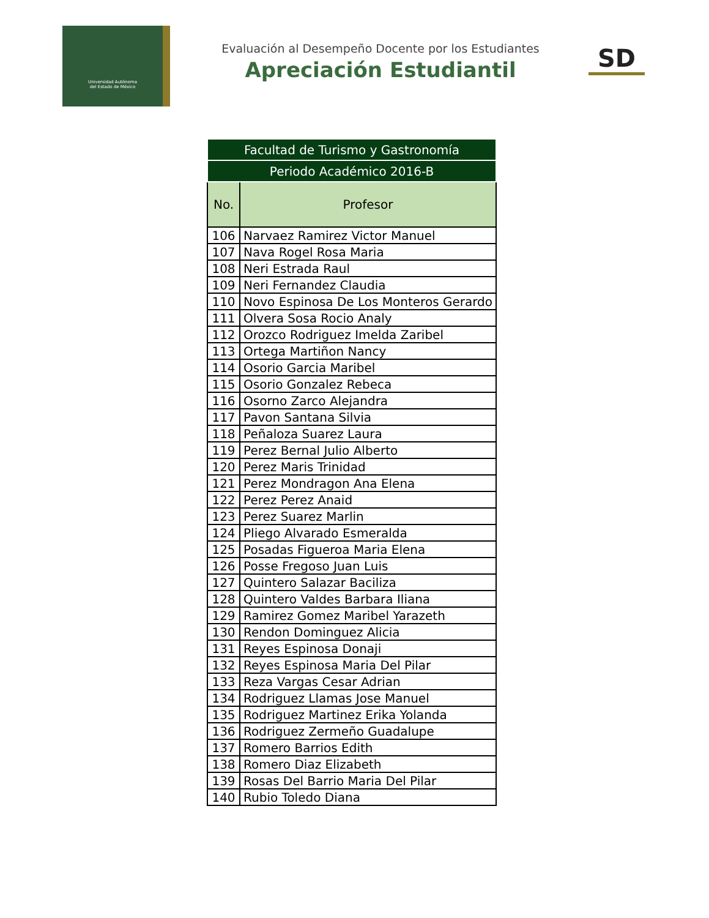Universidad Autónoma
del Estado de México
Evaluación al Desempeño Docente por los Estudiantes
Apreciación Estudiantil
SD
| Facultad de Turismo y Gastronomía | |
| Periodo Académico 2016-B | |
| No. | Profesor |
| 106 | Narvaez Ramirez Victor Manuel |
| 107 | Nava Rogel Rosa Maria |
| 108 | Neri Estrada Raul |
| 109 | Neri Fernandez Claudia |
| 110 | Novo Espinosa De Los Monteros Gerardo |
| 111 | Olvera Sosa Rocio Analy |
| 112 | Orozco Rodriguez Imelda Zaribel |
| 113 | Ortega Martiñon Nancy |
| 114 | Osorio Garcia Maribel |
| 115 | Osorio Gonzalez Rebeca |
| 116 | Osorno Zarco Alejandra |
| 117 | Pavon Santana Silvia |
| 118 | Peñaloza Suarez Laura |
| 119 | Perez Bernal Julio Alberto |
| 120 | Perez Maris Trinidad |
| 121 | Perez Mondragon Ana Elena |
| 122 | Perez Perez Anaid |
| 123 | Perez Suarez Marlin |
| 124 | Pliego Alvarado Esmeralda |
| 125 | Posadas Figueroa Maria Elena |
| 126 | Posse Fregoso Juan Luis |
| 127 | Quintero Salazar Baciliza |
| 128 | Quintero Valdes Barbara Iliana |
| 129 | Ramirez Gomez Maribel Yarazeth |
| 130 | Rendon Dominguez Alicia |
| 131 | Reyes Espinosa Donaji |
| 132 | Reyes Espinosa Maria Del Pilar |
| 133 | Reza Vargas Cesar Adrian |
| 134 | Rodriguez Llamas Jose Manuel |
| 135 | Rodriguez Martinez Erika Yolanda |
| 136 | Rodriguez Zermeño Guadalupe |
| 137 | Romero Barrios Edith |
| 138 | Romero Diaz Elizabeth |
| 139 | Rosas Del Barrio Maria Del Pilar |
| 140 | Rubio Toledo Diana |